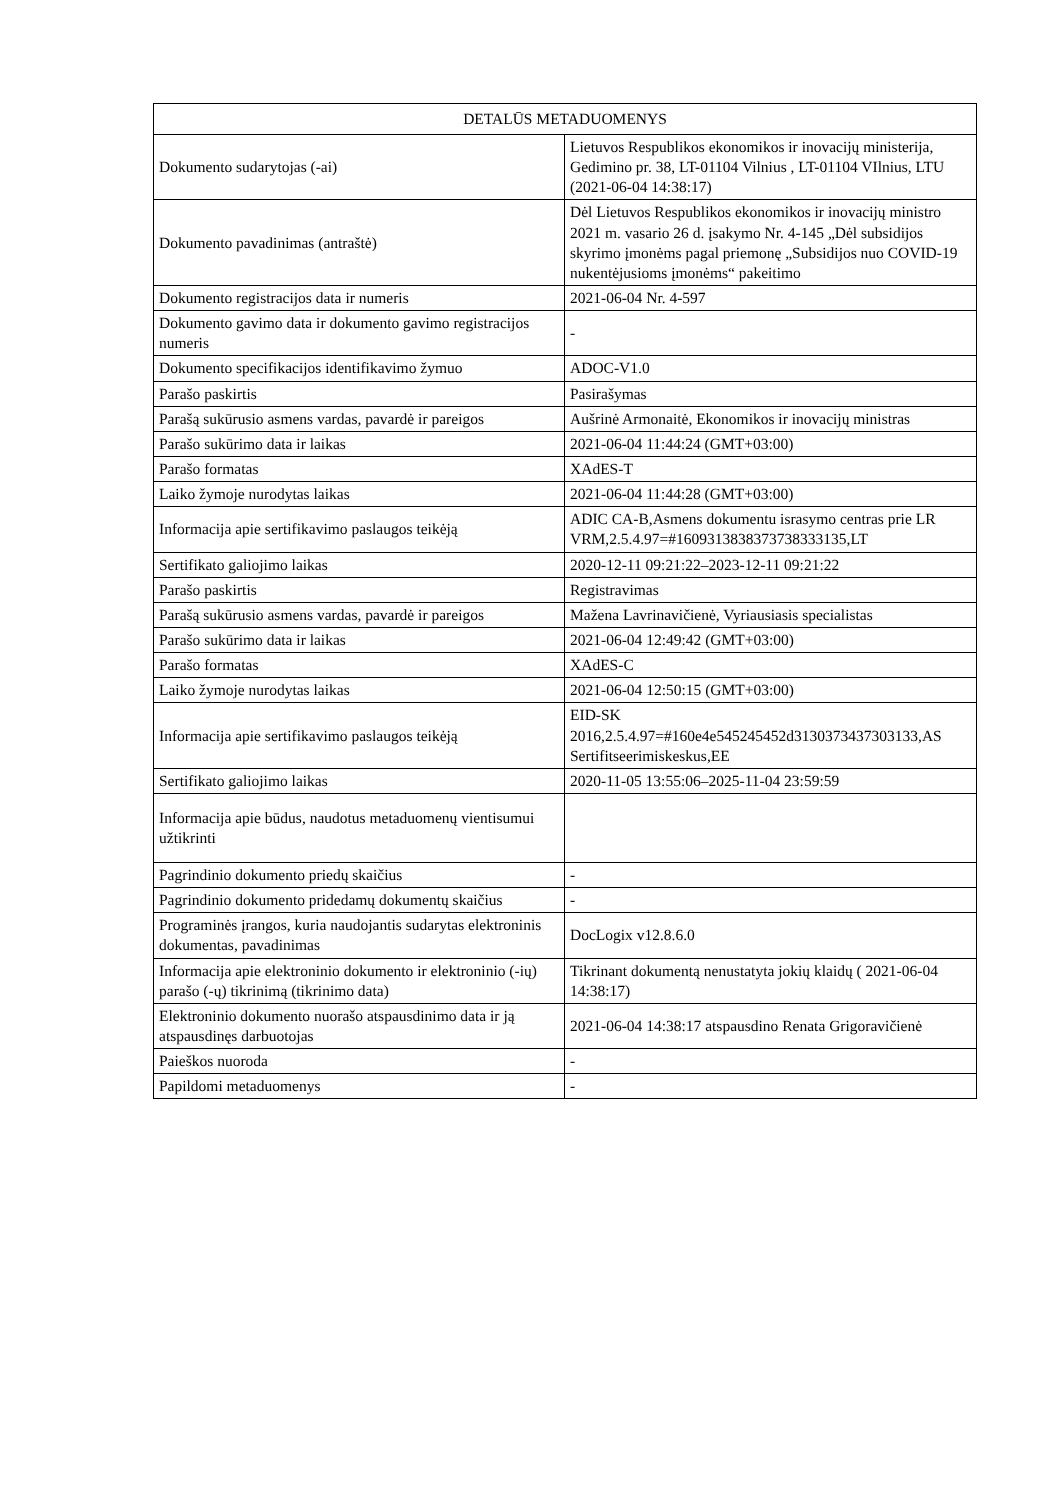| DETALŪS METADUOMENYS | |
| --- | --- |
| Dokumento sudarytojas (-ai) | Lietuvos Respublikos ekonomikos ir inovacijų ministerija, Gedimino pr. 38, LT-01104 Vilnius , LT-01104 VIlnius, LTU (2021-06-04 14:38:17) |
| Dokumento pavadinimas (antraštė) | Dėl Lietuvos Respublikos ekonomikos ir inovacijų ministro 2021 m. vasario 26 d. įsakymo Nr. 4-145 „Dėl subsidijos skyrimo įmonėms pagal priemonę „Subsidijos nuo COVID-19 nukentėjusioms įmonėms“ pakeitimo |
| Dokumento registracijos data ir numeris | 2021-06-04 Nr. 4-597 |
| Dokumento gavimo data ir dokumento gavimo registracijos numeris | - |
| Dokumento specifikacijos identifikavimo žymuo | ADOC-V1.0 |
| Parašo paskirtis | Pasirašymas |
| Parašą sukūrusio asmens vardas, pavardė ir pareigos | Aušrinė Armonaitė, Ekonomikos ir inovacijų ministras |
| Parašo sukūrimo data ir laikas | 2021-06-04 11:44:24 (GMT+03:00) |
| Parašo formatas | XAdES-T |
| Laiko žymoje nurodytas laikas | 2021-06-04 11:44:28 (GMT+03:00) |
| Informacija apie sertifikavimo paslaugos teikėją | ADIC CA-B,Asmens dokumentu israsymo centras prie LR VRM,2.5.4.97=#1609313838373738333135,LT |
| Sertifikato galiojimo laikas | 2020-12-11 09:21:22–2023-12-11 09:21:22 |
| Parašo paskirtis | Registravimas |
| Parašą sukūrusio asmens vardas, pavardė ir pareigos | Mažena Lavrinavičienė, Vyriausiasis specialistas |
| Parašo sukūrimo data ir laikas | 2021-06-04 12:49:42 (GMT+03:00) |
| Parašo formatas | XAdES-C |
| Laiko žymoje nurodytas laikas | 2021-06-04 12:50:15 (GMT+03:00) |
| Informacija apie sertifikavimo paslaugos teikėją | EID-SK 2016,2.5.4.97=#160e4e545245452d3130373437303133,AS Sertifitseerimiskeskus,EE |
| Sertifikato galiojimo laikas | 2020-11-05 13:55:06–2025-11-04 23:59:59 |
| Informacija apie būdus, naudotus metaduomenų vientisumui užtikrinti | |
| Pagrindinio dokumento priedų skaičius | - |
| Pagrindinio dokumento pridedamų dokumentų skaičius | - |
| Programinės įrangos, kuria naudojantis sudarytas elektroninis dokumentas, pavadinimas | DocLogix v12.8.6.0 |
| Informacija apie elektroninio dokumento ir elektroninio (-ių) parašo (-ų) tikrinimą (tikrinimo data) | Tikrinant dokumentą nenustatyta jokių klaidų ( 2021-06-04 14:38:17) |
| Elektroninio dokumento nuorašo atspausdinimo data ir ją atspausdinęs darbuotojas | 2021-06-04 14:38:17 atspausdino Renata Grigoravičienė |
| Paieškos nuoroda | - |
| Papildomi metaduomenys | - |